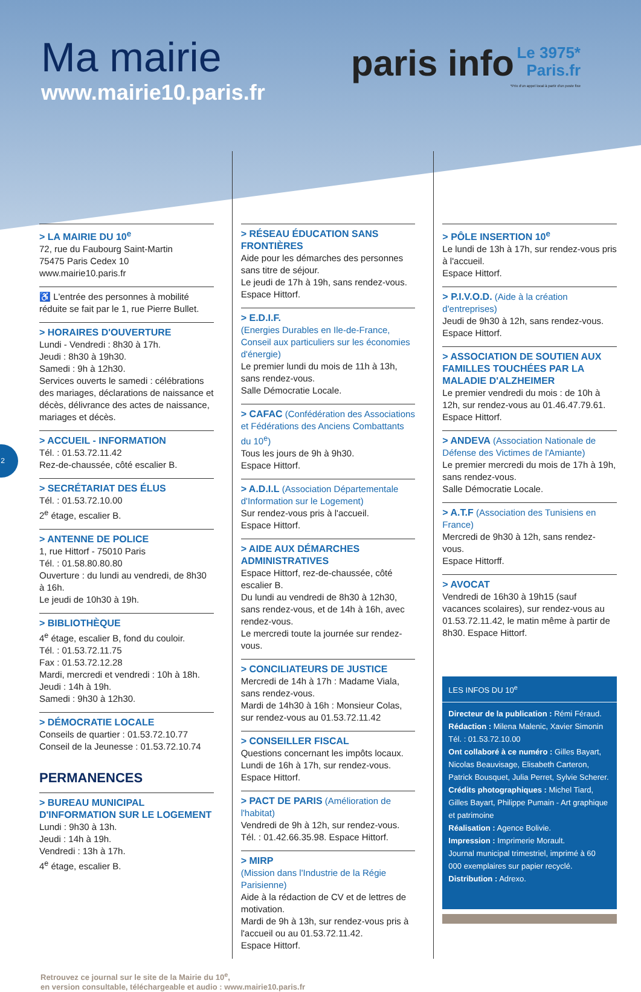Ma mairie
www.mairie10.paris.fr
paris info Le 3975*
Paris.fr
*Prix d'un appel local à partir d'un poste fixe
2
> LA MAIRIE DU 10<sup>e</sup>
72, rue du Faubourg Saint-Martin
75475 Paris Cedex 10
www.mairie10.paris.fr
♿ L'entrée des personnes à mobilité réduite se fait par le 1, rue Pierre Bullet.
> HORAIRES D'OUVERTURE
Lundi - Vendredi : 8h30 à 17h.
Jeudi : 8h30 à 19h30.
Samedi : 9h à 12h30.
Services ouverts le samedi : célébrations des mariages, déclarations de naissance et décès, délivrance des actes de naissance, mariages et décès.
> ACCUEIL - INFORMATION
Tél. : 01.53.72.11.42
Rez-de-chaussée, côté escalier B.
> SECRÉTARIAT DES ÉLUS
Tél. : 01.53.72.10.00
2<sup>e</sup> étage, escalier B.
> ANTENNE DE POLICE
1, rue Hittorf - 75010 Paris
Tél. : 01.58.80.80.80
Ouverture : du lundi au vendredi, de 8h30 à 16h.
Le jeudi de 10h30 à 19h.
> BIBLIOTHÈQUE
4<sup>e</sup> étage, escalier B, fond du couloir.
Tél. : 01.53.72.11.75
Fax : 01.53.72.12.28
Mardi, mercredi et vendredi : 10h à 18h.
Jeudi : 14h à 19h.
Samedi : 9h30 à 12h30.
> DÉMOCRATIE LOCALE
Conseils de quartier : 01.53.72.10.77
Conseil de la Jeunesse : 01.53.72.10.74
PERMANENCES
> BUREAU MUNICIPAL D'INFORMATION SUR LE LOGEMENT
Lundi : 9h30 à 13h.
Jeudi : 14h à 19h.
Vendredi : 13h à 17h.
4<sup>e</sup> étage, escalier B.
> RÉSEAU ÉDUCATION SANS FRONTIÈRES
Aide pour les démarches des personnes sans titre de séjour.
Le jeudi de 17h à 19h, sans rendez-vous.
Espace Hittorf.
> E.D.I.F.
(Energies Durables en Ile-de-France, Conseil aux particuliers sur les économies d'énergie)
Le premier lundi du mois de 11h à 13h, sans rendez-vous.
Salle Démocratie Locale.
> CAFAC (Confédération des Associations et Fédérations des Anciens Combattants du 10<sup>e</sup>)
Tous les jours de 9h à 9h30.
Espace Hittorf.
> A.D.I.L (Association Départementale d'Information sur le Logement)
Sur rendez-vous pris à l'accueil.
Espace Hittorf.
> AIDE AUX DÉMARCHES ADMINISTRATIVES
Espace Hittorf, rez-de-chaussée, côté escalier B.
Du lundi au vendredi de 8h30 à 12h30, sans rendez-vous, et de 14h à 16h, avec rendez-vous.
Le mercredi toute la journée sur rendez-vous.
> CONCILIATEURS DE JUSTICE
Mercredi de 14h à 17h : Madame Viala, sans rendez-vous.
Mardi de 14h30 à 16h : Monsieur Colas, sur rendez-vous au 01.53.72.11.42
> CONSEILLER FISCAL
Questions concernant les impôts locaux.
Lundi de 16h à 17h, sur rendez-vous.
Espace Hittorf.
> PACT DE PARIS (Amélioration de l'habitat)
Vendredi de 9h à 12h, sur rendez-vous.
Tél. : 01.42.66.35.98. Espace Hittorf.
> MIRP
(Mission dans l'Industrie de la Régie Parisienne)
Aide à la rédaction de CV et de lettres de motivation.
Mardi de 9h à 13h, sur rendez-vous pris à l'accueil ou au 01.53.72.11.42.
Espace Hittorf.
> PÔLE INSERTION 10<sup>e</sup>
Le lundi de 13h à 17h, sur rendez-vous pris à l'accueil.
Espace Hittorf.
> P.I.V.O.D. (Aide à la création d'entreprises)
Jeudi de 9h30 à 12h, sans rendez-vous.
Espace Hittorf.
> ASSOCIATION DE SOUTIEN AUX FAMILLES TOUCHÉES PAR LA MALADIE D'ALZHEIMER
Le premier vendredi du mois : de 10h à 12h, sur rendez-vous au 01.46.47.79.61.
Espace Hittorf.
> ANDEVA (Association Nationale de Défense des Victimes de l'Amiante)
Le premier mercredi du mois de 17h à 19h, sans rendez-vous.
Salle Démocratie Locale.
> A.T.F (Association des Tunisiens en France)
Mercredi de 9h30 à 12h, sans rendez-vous.
Espace Hittorff.
> AVOCAT
Vendredi de 16h30 à 19h15 (sauf vacances scolaires), sur rendez-vous au 01.53.72.11.42, le matin même à partir de 8h30. Espace Hittorf.
LES INFOS DU 10<sup>e</sup>
Directeur de la publication : Rémi Féraud.
Rédaction : Milena Malenic, Xavier Simonin
Tél. : 01.53.72.10.00
Ont collaboré à ce numéro : Gilles Bayart, Nicolas Beauvisage, Elisabeth Carteron, Patrick Bousquet, Julia Perret, Sylvie Scherer.
Crédits photographiques : Michel Tiard, Gilles Bayart, Philippe Pumain - Art graphique et patrimoine
Réalisation : Agence Bolivie.
Impression : Imprimerie Morault.
Journal municipal trimestriel, imprimé à 60 000 exemplaires sur papier recyclé.
Distribution : Adrexo.
Retrouvez ce journal sur le site de la Mairie du 10<sup>e</sup>,
en version consultable, téléchargeable et audio : www.mairie10.paris.fr